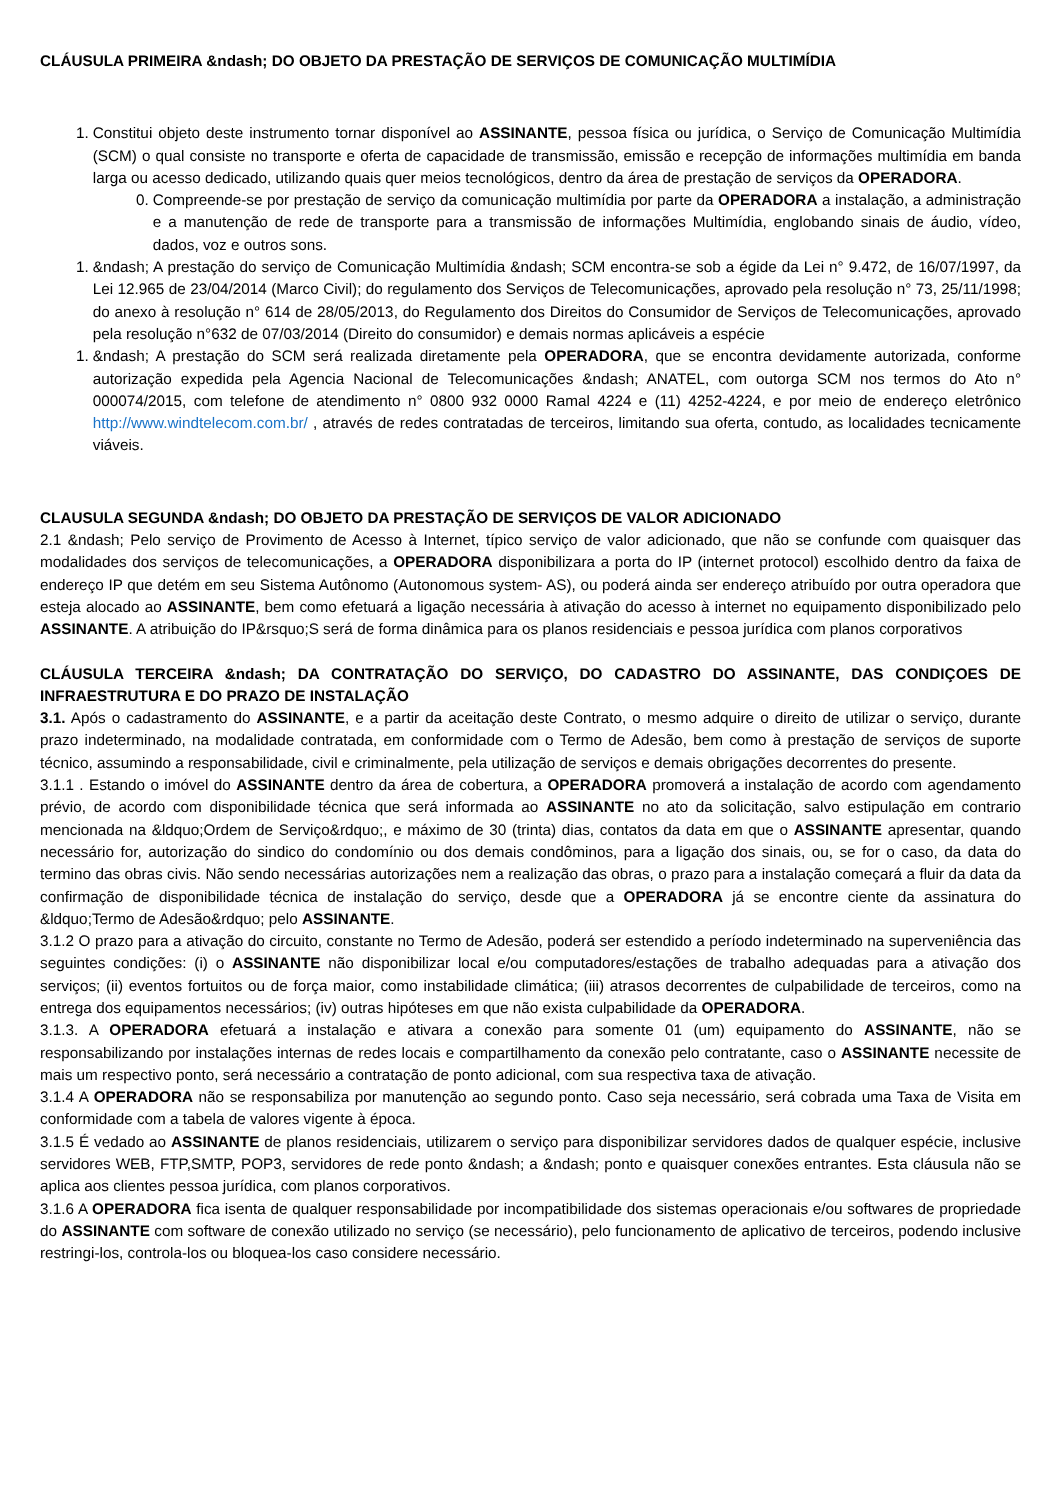CLÁUSULA PRIMEIRA &ndash; DO OBJETO DA PRESTAÇÃO DE SERVIÇOS DE COMUNICAÇÃO MULTIMÍDIA
1. Constitui objeto deste instrumento tornar disponível ao ASSINANTE, pessoa física ou jurídica, o Serviço de Comunicação Multimídia (SCM) o qual consiste no transporte e oferta de capacidade de transmissão, emissão e recepção de informações multimídia em banda larga ou acesso dedicado, utilizando quais quer meios tecnológicos, dentro da área de prestação de serviços da OPERADORA.
0. Compreende-se por prestação de serviço da comunicação multimídia por parte da OPERADORA a instalação, a administração e a manutenção de rede de transporte para a transmissão de informações Multimídia, englobando sinais de áudio, vídeo, dados, voz e outros sons.
1. &ndash; A prestação do serviço de Comunicação Multimídia &ndash; SCM encontra-se sob a égide da Lei n° 9.472, de 16/07/1997, da Lei 12.965 de 23/04/2014 (Marco Civil); do regulamento dos Serviços de Telecomunicações, aprovado pela resolução n° 73, 25/11/1998; do anexo à resolução n° 614 de 28/05/2013, do Regulamento dos Direitos do Consumidor de Serviços de Telecomunicações, aprovado pela resolução n°632 de 07/03/2014 (Direito do consumidor) e demais normas aplicáveis a espécie
1. &ndash; A prestação do SCM será realizada diretamente pela OPERADORA, que se encontra devidamente autorizada, conforme autorização expedida pela Agencia Nacional de Telecomunicações &ndash; ANATEL, com outorga SCM nos termos do Ato n° 000074/2015, com telefone de atendimento n° 0800 932 0000 Ramal 4224 e (11) 4252-4224, e por meio de endereço eletrônico http://www.windtelecom.com.br/ , através de redes contratadas de terceiros, limitando sua oferta, contudo, as localidades tecnicamente viáveis.
CLAUSULA SEGUNDA &ndash; DO OBJETO DA PRESTAÇÃO DE SERVIÇOS DE VALOR ADICIONADO
2.1 &ndash; Pelo serviço de Provimento de Acesso à Internet, típico serviço de valor adicionado, que não se confunde com quaisquer das modalidades dos serviços de telecomunicações, a OPERADORA disponibilizara a porta do IP (internet protocol) escolhido dentro da faixa de endereço IP que detém em seu Sistema Autônomo (Autonomous system- AS), ou poderá ainda ser endereço atribuído por outra operadora que esteja alocado ao ASSINANTE, bem como efetuará a ligação necessária à ativação do acesso à internet no equipamento disponibilizado pelo ASSINANTE. A atribuição do IP&rsquo;S será de forma dinâmica para os planos residenciais e pessoa jurídica com planos corporativos
CLÁUSULA TERCEIRA &ndash; DA CONTRATAÇÃO DO SERVIÇO, DO CADASTRO DO ASSINANTE, DAS CONDIÇOES DE INFRAESTRUTURA E DO PRAZO DE INSTALAÇÃO
3.1. Após o cadastramento do ASSINANTE, e a partir da aceitação deste Contrato, o mesmo adquire o direito de utilizar o serviço, durante prazo indeterminado, na modalidade contratada, em conformidade com o Termo de Adesão, bem como à prestação de serviços de suporte técnico, assumindo a responsabilidade, civil e criminalmente, pela utilização de serviços e demais obrigações decorrentes do presente.
3.1.1 . Estando o imóvel do ASSINANTE dentro da área de cobertura, a OPERADORA promoverá a instalação de acordo com agendamento prévio, de acordo com disponibilidade técnica que será informada ao ASSINANTE no ato da solicitação, salvo estipulação em contrario mencionada na &ldquo;Ordem de Serviço&rdquo;, e máximo de 30 (trinta) dias, contatos da data em que o ASSINANTE apresentar, quando necessário for, autorização do sindico do condomínio ou dos demais condôminos, para a ligação dos sinais, ou, se for o caso, da data do termino das obras civis. Não sendo necessárias autorizações nem a realização das obras, o prazo para a instalação começará a fluir da data da confirmação de disponibilidade técnica de instalação do serviço, desde que a OPERADORA já se encontre ciente da assinatura do &ldquo;Termo de Adesão&rdquo; pelo ASSINANTE.
3.1.2 O prazo para a ativação do circuito, constante no Termo de Adesão, poderá ser estendido a período indeterminado na superveniência das seguintes condições: (i) o ASSINANTE não disponibilizar local e/ou computadores/estações de trabalho adequadas para a ativação dos serviços; (ii) eventos fortuitos ou de força maior, como instabilidade climática; (iii) atrasos decorrentes de culpabilidade de terceiros, como na entrega dos equipamentos necessários; (iv) outras hipóteses em que não exista culpabilidade da OPERADORA.
3.1.3. A OPERADORA efetuará a instalação e ativara a conexão para somente 01 (um) equipamento do ASSINANTE, não se responsabilizando por instalações internas de redes locais e compartilhamento da conexão pelo contratante, caso o ASSINANTE necessite de mais um respectivo ponto, será necessário a contratação de ponto adicional, com sua respectiva taxa de ativação.
3.1.4 A OPERADORA não se responsabiliza por manutenção ao segundo ponto. Caso seja necessário, será cobrada uma Taxa de Visita em conformidade com a tabela de valores vigente à época.
3.1.5 É vedado ao ASSINANTE de planos residenciais, utilizarem o serviço para disponibilizar servidores dados de qualquer espécie, inclusive servidores WEB, FTP,SMTP, POP3, servidores de rede ponto &ndash; a &ndash; ponto e quaisquer conexões entrantes. Esta cláusula não se aplica aos clientes pessoa jurídica, com planos corporativos.
3.1.6 A OPERADORA fica isenta de qualquer responsabilidade por incompatibilidade dos sistemas operacionais e/ou softwares de propriedade do ASSINANTE com software de conexão utilizado no serviço (se necessário), pelo funcionamento de aplicativo de terceiros, podendo inclusive restringi-los, controla-los ou bloquea-los caso considere necessário.